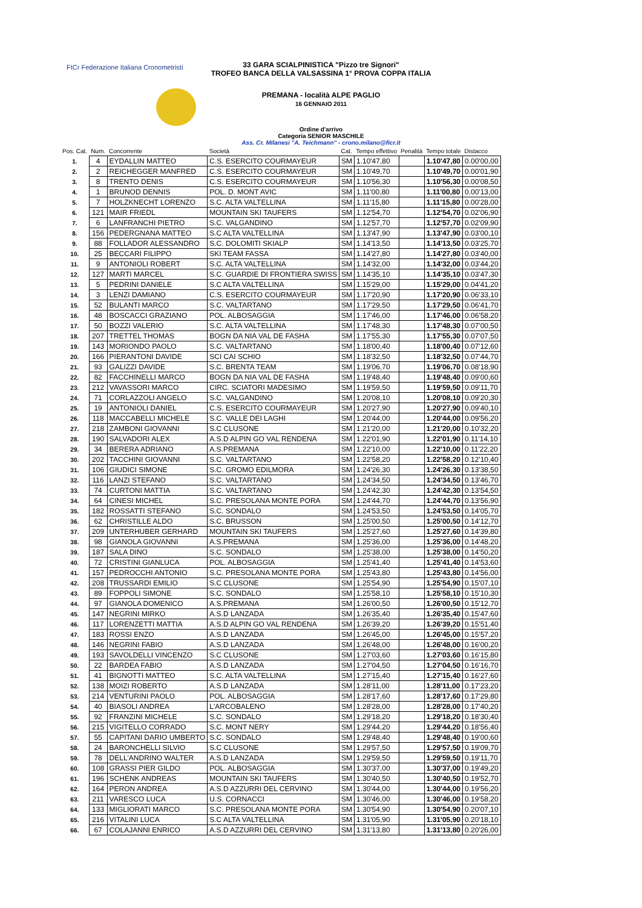FICr Federazione Italiana Cronometristi
33 GARA SCIALPINISTICA "Pizzo tre Signori"
TROFEO BANCA DELLA VALSASSINA 1° PROVA COPPA ITALIA
PREMANA - località ALPE PAGLIO
16 GENNAIO 2011
Ordine d'arrivo
Categoria SENIOR MASCHILE
Ass. Cr. Milanesi "A. Teichmann" - crono.milano@ficr.it
| Pos. Cat. | Num. | Concorrente | Società | Cat. | Tempo effettivo | Penalità | Tempo totale | Distacco |
| --- | --- | --- | --- | --- | --- | --- | --- | --- |
| 1. | 4 | EYDALLIN MATTEO | C.S. ESERCITO COURMAYEUR | SM | 1.10'47,80 | | 1.10'47,80 | 0.00'00,00 |
| 2. | 2 | REICHEGGER MANFRED | C.S. ESERCITO COURMAYEUR | SM | 1.10'49,70 | | 1.10'49,70 | 0.00'01,90 |
| 3. | 8 | TRENTO DENIS | C.S. ESERCITO COURMAYEUR | SM | 1.10'56,30 | | 1.10'56,30 | 0.00'08,50 |
| 4. | 1 | BRUNOD DENNIS | POL. D. MONT AVIC | SM | 1.11'00,80 | | 1.11'00,80 | 0.00'13,00 |
| 5. | 7 | HOLZKNECHT LORENZO | S.C. ALTA VALTELLINA | SM | 1.11'15,80 | | 1.11'15,80 | 0.00'28,00 |
| 6. | 121 | MAIR FRIEDL | MOUNTAIN SKI TAUFERS | SM | 1.12'54,70 | | 1.12'54,70 | 0.02'06,90 |
| 7. | 6 | LANFRANCHI PIETRO | S.C. VALGANDINO | SM | 1.12'57,70 | | 1.12'57,70 | 0.02'09,90 |
| 8. | 156 | PEDERGNANA MATTEO | S.C ALTA VALTELLINA | SM | 1.13'47,90 | | 1.13'47,90 | 0.03'00,10 |
| 9. | 88 | FOLLADOR ALESSANDRO | S.C. DOLOMITI SKIALP | SM | 1.14'13,50 | | 1.14'13,50 | 0.03'25,70 |
| 10. | 25 | BECCARI FILIPPO | SKI TEAM FASSA | SM | 1.14'27,80 | | 1.14'27,80 | 0.03'40,00 |
| 11. | 9 | ANTONIOLI ROBERT | S.C. ALTA VALTELLINA | SM | 1.14'32,00 | | 1.14'32,00 | 0.03'44,20 |
| 12. | 127 | MARTI MARCEL | S.C. GUARDIE DI FRONTIERA SWISS | SM | 1.14'35,10 | | 1.14'35,10 | 0.03'47,30 |
| 13. | 5 | PEDRINI DANIELE | S.C ALTA VALTELLINA | SM | 1.15'29,00 | | 1.15'29,00 | 0.04'41,20 |
| 14. | 3 | LENZI DAMIANO | C.S. ESERCITO COURMAYEUR | SM | 1.17'20,90 | | 1.17'20,90 | 0.06'33,10 |
| 15. | 52 | BULANTI MARCO | S.C. VALTARTANO | SM | 1.17'29,50 | | 1.17'29,50 | 0.06'41,70 |
| 16. | 48 | BOSCACCI GRAZIANO | POL. ALBOSAGGIA | SM | 1.17'46,00 | | 1.17'46,00 | 0.06'58,20 |
| 17. | 50 | BOZZI VALERIO | S.C. ALTA VALTELLINA | SM | 1.17'48,30 | | 1.17'48,30 | 0.07'00,50 |
| 18. | 207 | TRETTEL THOMAS | BOGN DA NIA VAL DE FASHA | SM | 1.17'55,30 | | 1.17'55,30 | 0.07'07,50 |
| 19. | 143 | MORIONDO PAOLO | S.C. VALTARTANO | SM | 1.18'00,40 | | 1.18'00,40 | 0.07'12,60 |
| 20. | 166 | PIERANTONI DAVIDE | SCI CAI SCHIO | SM | 1.18'32,50 | | 1.18'32,50 | 0.07'44,70 |
| 21. | 93 | GALIZZI DAVIDE | S.C. BRENTA TEAM | SM | 1.19'06,70 | | 1.19'06,70 | 0.08'18,90 |
| 22. | 82 | FACCHINELLI MARCO | BOGN DA NIA VAL DE FASHA | SM | 1.19'48,40 | | 1.19'48,40 | 0.09'00,60 |
| 23. | 212 | VAVASSORI MARCO | CIRC. SCIATORI MADESIMO | SM | 1.19'59,50 | | 1.19'59,50 | 0.09'11,70 |
| 24. | 71 | CORLAZZOLI ANGELO | S.C. VALGANDINO | SM | 1.20'08,10 | | 1.20'08,10 | 0.09'20,30 |
| 25. | 19 | ANTONIOLI DANIEL | C.S. ESERCITO COURMAYEUR | SM | 1.20'27,90 | | 1.20'27,90 | 0.09'40,10 |
| 26. | 118 | MACCABELLI MICHELE | S.C. VALLE DEI LAGHI | SM | 1.20'44,00 | | 1.20'44,00 | 0.09'56,20 |
| 27. | 218 | ZAMBONI GIOVANNI | S.C CLUSONE | SM | 1.21'20,00 | | 1.21'20,00 | 0.10'32,20 |
| 28. | 190 | SALVADORI ALEX | A.S.D ALPIN GO VAL RENDENA | SM | 1.22'01,90 | | 1.22'01,90 | 0.11'14,10 |
| 29. | 34 | BERERA ADRIANO | A.S.PREMANA | SM | 1.22'10,00 | | 1.22'10,00 | 0.11'22,20 |
| 30. | 202 | TACCHINI GIOVANNI | S.C. VALTARTANO | SM | 1.22'58,20 | | 1.22'58,20 | 0.12'10,40 |
| 31. | 106 | GIUDICI SIMONE | S.C. GROMO EDILMORA | SM | 1.24'26,30 | | 1.24'26,30 | 0.13'38,50 |
| 32. | 116 | LANZI STEFANO | S.C. VALTARTANO | SM | 1.24'34,50 | | 1.24'34,50 | 0.13'46,70 |
| 33. | 74 | CURTONI MATTIA | S.C. VALTARTANO | SM | 1.24'42,30 | | 1.24'42,30 | 0.13'54,50 |
| 34. | 64 | CINESI MICHEL | S.C. PRESOLANA MONTE PORA | SM | 1.24'44,70 | | 1.24'44,70 | 0.13'56,90 |
| 35. | 182 | ROSSATTI STEFANO | S.C. SONDALO | SM | 1.24'53,50 | | 1.24'53,50 | 0.14'05,70 |
| 36. | 62 | CHRISTILLE ALDO | S.C. BRUSSON | SM | 1.25'00,50 | | 1.25'00,50 | 0.14'12,70 |
| 37. | 209 | UNTERHUBER GERHARD | MOUNTAIN SKI TAUFERS | SM | 1.25'27,60 | | 1.25'27,60 | 0.14'39,80 |
| 38. | 98 | GIANOLA GIOVANNI | A.S.PREMANA | SM | 1.25'36,00 | | 1.25'36,00 | 0.14'48,20 |
| 39. | 187 | SALA DINO | S.C. SONDALO | SM | 1.25'38,00 | | 1.25'38,00 | 0.14'50,20 |
| 40. | 72 | CRISTINI GIANLUCA | POL. ALBOSAGGIA | SM | 1.25'41,40 | | 1.25'41,40 | 0.14'53,60 |
| 41. | 157 | PEDROCCHI ANTONIO | S.C. PRESOLANA MONTE PORA | SM | 1.25'43,80 | | 1.25'43,80 | 0.14'56,00 |
| 42. | 208 | TRUSSARDI EMILIO | S.C CLUSONE | SM | 1.25'54,90 | | 1.25'54,90 | 0.15'07,10 |
| 43. | 89 | FOPPOLI SIMONE | S.C. SONDALO | SM | 1.25'58,10 | | 1.25'58,10 | 0.15'10,30 |
| 44. | 97 | GIANOLA DOMENICO | A.S.PREMANA | SM | 1.26'00,50 | | 1.26'00,50 | 0.15'12,70 |
| 45. | 147 | NEGRINI MIRKO | A.S.D LANZADA | SM | 1.26'35,40 | | 1.26'35,40 | 0.15'47,60 |
| 46. | 117 | LORENZETTI MATTIA | A.S.D ALPIN GO VAL RENDENA | SM | 1.26'39,20 | | 1.26'39,20 | 0.15'51,40 |
| 47. | 183 | ROSSI ENZO | A.S.D LANZADA | SM | 1.26'45,00 | | 1.26'45,00 | 0.15'57,20 |
| 48. | 146 | NEGRINI FABIO | A.S.D LANZADA | SM | 1.26'48,00 | | 1.26'48,00 | 0.16'00,20 |
| 49. | 193 | SAVOLDELLI VINCENZO | S.C CLUSONE | SM | 1.27'03,60 | | 1.27'03,60 | 0.16'15,80 |
| 50. | 22 | BARDEA FABIO | A.S.D LANZADA | SM | 1.27'04,50 | | 1.27'04,50 | 0.16'16,70 |
| 51. | 41 | BIGNOTTI MATTEO | S.C. ALTA VALTELLINA | SM | 1.27'15,40 | | 1.27'15,40 | 0.16'27,60 |
| 52. | 138 | MOIZI ROBERTO | A.S.D LANZADA | SM | 1.28'11,00 | | 1.28'11,00 | 0.17'23,20 |
| 53. | 214 | VENTURINI PAOLO | POL. ALBOSAGGIA | SM | 1.28'17,60 | | 1.28'17,60 | 0.17'29,80 |
| 54. | 40 | BIASOLI ANDREA | L'ARCOBALENO | SM | 1.28'28,00 | | 1.28'28,00 | 0.17'40,20 |
| 55. | 92 | FRANZINI MICHELE | S.C. SONDALO | SM | 1.29'18,20 | | 1.29'18,20 | 0.18'30,40 |
| 56. | 215 | VIGITELLO CORRADO | S.C. MONT NERY | SM | 1.29'44,20 | | 1.29'44,20 | 0.18'56,40 |
| 57. | 55 | CAPITANI DARIO UMBERTO | S.C. SONDALO | SM | 1.29'48,40 | | 1.29'48,40 | 0.19'00,60 |
| 58. | 24 | BARONCHELLI SILVIO | S.C CLUSONE | SM | 1.29'57,50 | | 1.29'57,50 | 0.19'09,70 |
| 59. | 78 | DELL'ANDRINO WALTER | A.S.D LANZADA | SM | 1.29'59,50 | | 1.29'59,50 | 0.19'11,70 |
| 60. | 108 | GRASSI PIER GILDO | POL. ALBOSAGGIA | SM | 1.30'37,00 | | 1.30'37,00 | 0.19'49,20 |
| 61. | 196 | SCHENK ANDREAS | MOUNTAIN SKI TAUFERS | SM | 1.30'40,50 | | 1.30'40,50 | 0.19'52,70 |
| 62. | 164 | PERON ANDREA | A.S.D AZZURRI DEL CERVINO | SM | 1.30'44,00 | | 1.30'44,00 | 0.19'56,20 |
| 63. | 211 | VARESCO LUCA | U.S. CORNACCI | SM | 1.30'46,00 | | 1.30'46,00 | 0.19'58,20 |
| 64. | 133 | MIGLIORATI MARCO | S.C. PRESOLANA MONTE PORA | SM | 1.30'54,90 | | 1.30'54,90 | 0.20'07,10 |
| 65. | 216 | VITALINI LUCA | S.C ALTA VALTELLINA | SM | 1.31'05,90 | | 1.31'05,90 | 0.20'18,10 |
| 66. | 67 | COLAJANNI ENRICO | A.S.D AZZURRI DEL CERVINO | SM | 1.31'13,80 | | 1.31'13,80 | 0.20'26,00 |